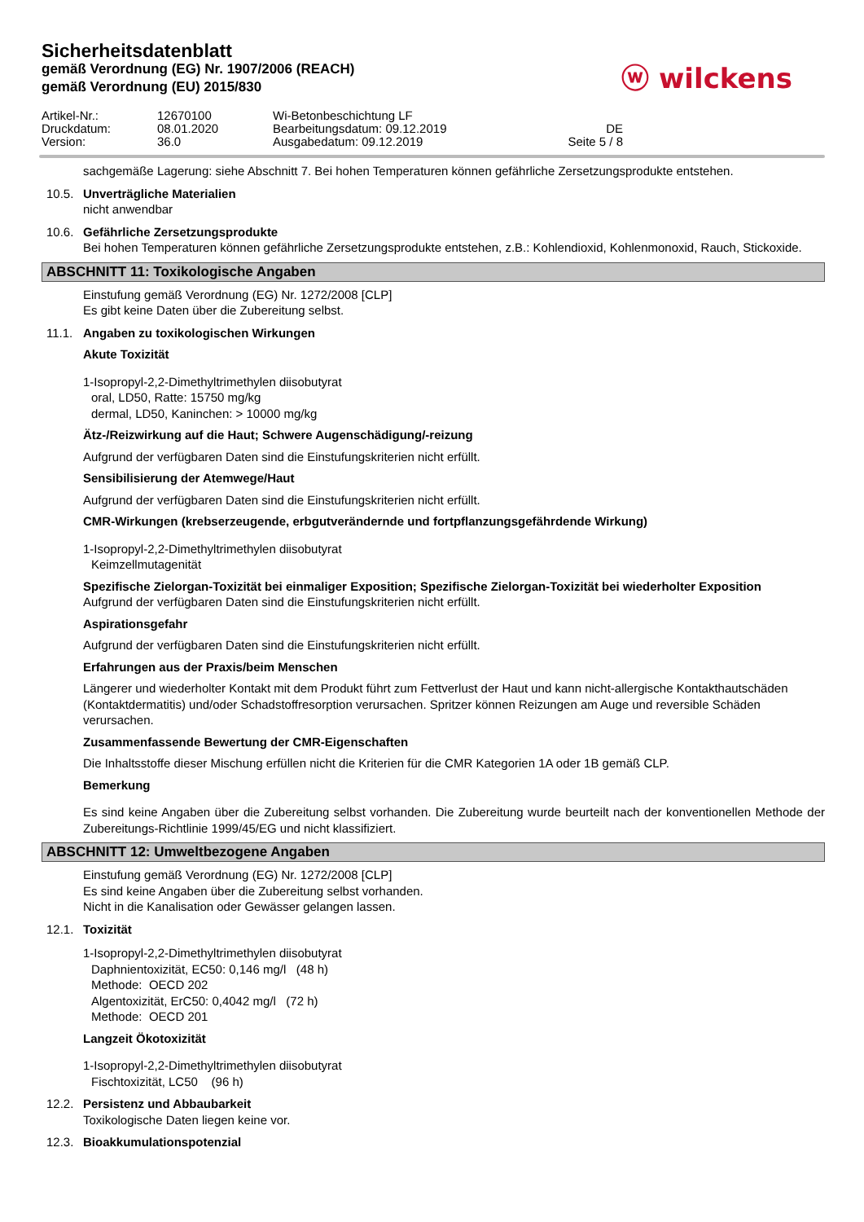Sicherheitsdatenblatt
gemäß Verordnung (EG) Nr. 1907/2006 (REACH)
gemäß Verordnung (EU) 2015/830
ⓦ wilckens
Artikel-Nr.:
12670100
Wi-Betonbeschichtung LF
Druckdatum:
08.01.2020
Bearbeitungsdatum: 09.12.2019
DE
Version:
36.0
Ausgabedatum: 09.12.2019
Seite 5 / 8
sachgemäße Lagerung: siehe Abschnitt 7. Bei hohen Temperaturen können gefährliche Zersetzungsprodukte entstehen.
10.5. Unverträgliche Materialien
nicht anwendbar
10.6. Gefährliche Zersetzungsprodukte
Bei hohen Temperaturen können gefährliche Zersetzungsprodukte entstehen, z.B.: Kohlendioxid, Kohlenmonoxid, Rauch, Stickoxide.
ABSCHNITT 11: Toxikologische Angaben
Einstufung gemäß Verordnung (EG) Nr. 1272/2008 [CLP]
Es gibt keine Daten über die Zubereitung selbst.
11.1. Angaben zu toxikologischen Wirkungen
Akute Toxizität
1-Isopropyl-2,2-Dimethyltrimethylen diisobutyrat
oral, LD50, Ratte: 15750 mg/kg
dermal, LD50, Kaninchen: > 10000 mg/kg
Ätz-/Reizwirkung auf die Haut; Schwere Augenschädigung/-reizung
Aufgrund der verfügbaren Daten sind die Einstufungskriterien nicht erfüllt.
Sensibilisierung der Atemwege/Haut
Aufgrund der verfügbaren Daten sind die Einstufungskriterien nicht erfüllt.
CMR-Wirkungen (krebserzeugende, erbgutverändernde und fortpflanzungsgefährdende Wirkung)
1-Isopropyl-2,2-Dimethyltrimethylen diisobutyrat
Keimzellmutagenität
Spezifische Zielorgan-Toxizität bei einmaliger Exposition; Spezifische Zielorgan-Toxizität bei wiederholter Exposition
Aufgrund der verfügbaren Daten sind die Einstufungskriterien nicht erfüllt.
Aspirationsgefahr
Aufgrund der verfügbaren Daten sind die Einstufungskriterien nicht erfüllt.
Erfahrungen aus der Praxis/beim Menschen
Längerer und wiederholter Kontakt mit dem Produkt führt zum Fettverlust der Haut und kann nicht-allergische Kontakthautschäden (Kontaktdermatitis) und/oder Schadstoffresorption verursachen. Spritzer können Reizungen am Auge und reversible Schäden verursachen.
Zusammenfassende Bewertung der CMR-Eigenschaften
Die Inhaltsstoffe dieser Mischung erfüllen nicht die Kriterien für die CMR Kategorien 1A oder 1B gemäß CLP.
Bemerkung
Es sind keine Angaben über die Zubereitung selbst vorhanden. Die Zubereitung wurde beurteilt nach der konventionellen Methode der Zubereitungs-Richtlinie 1999/45/EG und nicht klassifiziert.
ABSCHNITT 12: Umweltbezogene Angaben
Einstufung gemäß Verordnung (EG) Nr. 1272/2008 [CLP]
Es sind keine Angaben über die Zubereitung selbst vorhanden.
Nicht in die Kanalisation oder Gewässer gelangen lassen.
12.1. Toxizität
1-Isopropyl-2,2-Dimethyltrimethylen diisobutyrat
Daphnientoxizität, EC50: 0,146 mg/l (48 h)
Methode: OECD 202
Algentoxizität, ErC50: 0,4042 mg/l (72 h)
Methode: OECD 201
Langzeit Ökotoxizität
1-Isopropyl-2,2-Dimethyltrimethylen diisobutyrat
Fischtoxizität, LC50 (96 h)
12.2. Persistenz und Abbaubarkeit
Toxikologische Daten liegen keine vor.
12.3. Bioakkumulationspotenzial